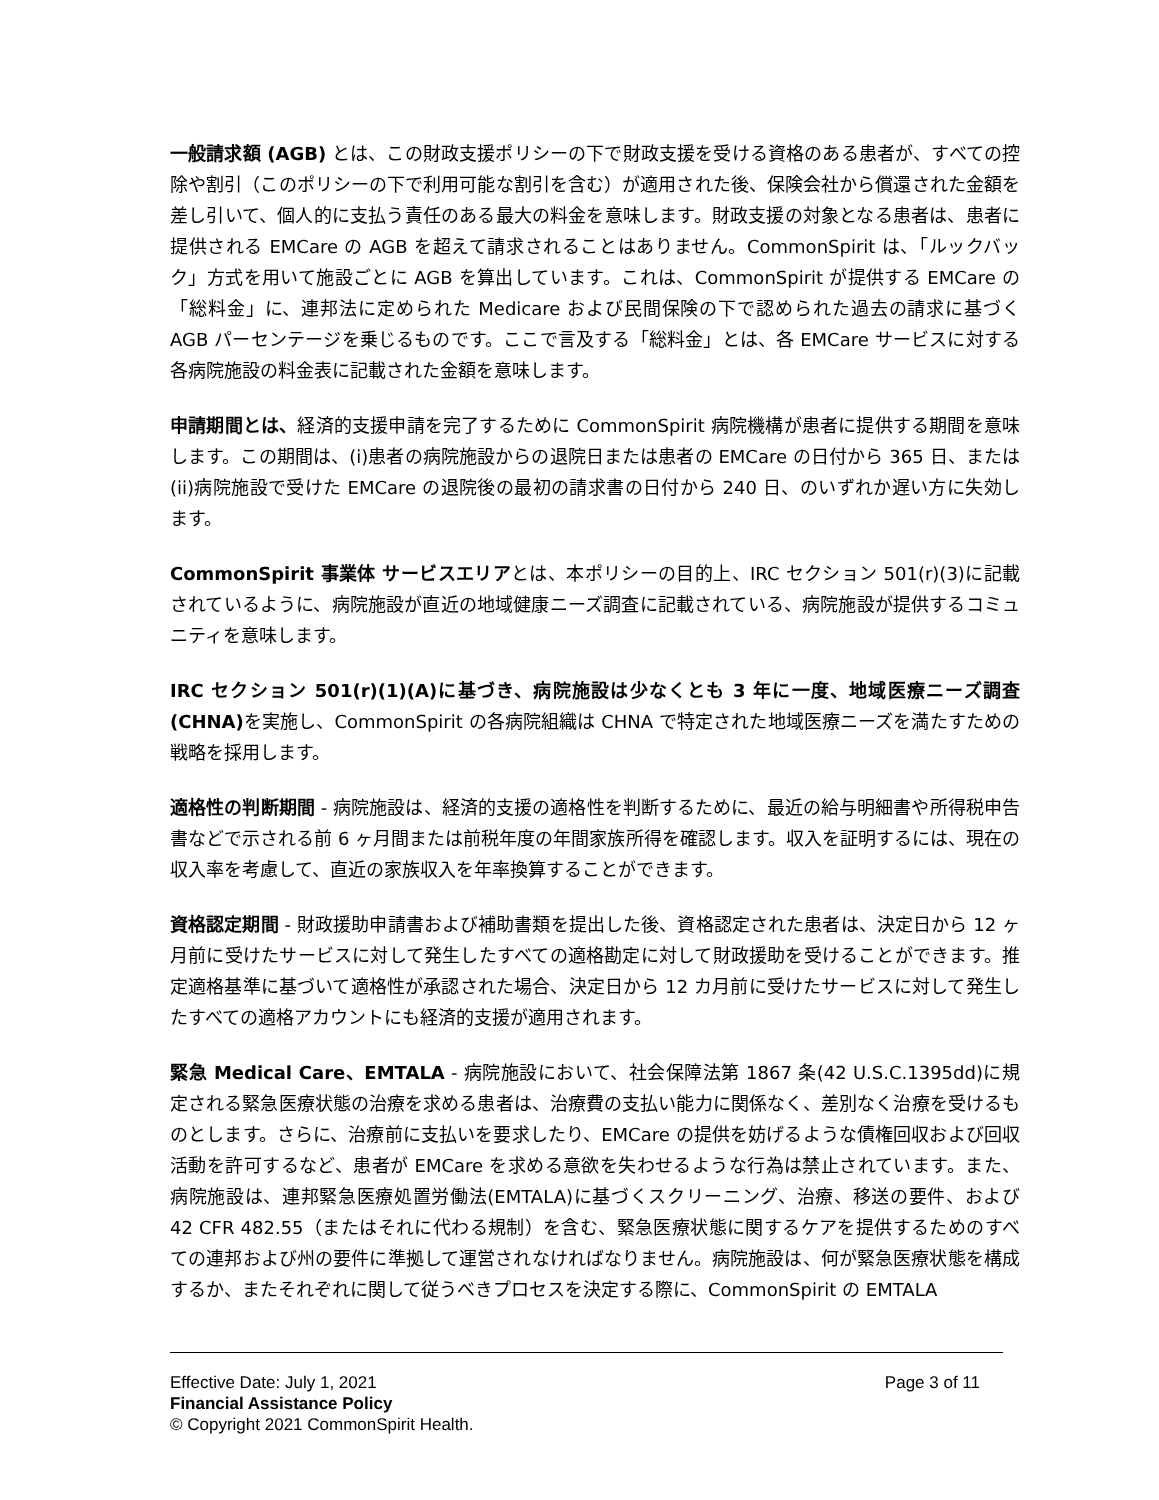一般請求額 (AGB) とは、この財政支援ポリシーの下で財政支援を受ける資格のある患者が、すべての控除や割引（このポリシーの下で利用可能な割引を含む）が適用された後、保険会社から償還された金額を差し引いて、個人的に支払う責任のある最大の料金を意味します。財政支援の対象となる患者は、患者に提供される EMCare の AGB を超えて請求されることはありません。CommonSpirit は、「ルックバック」方式を用いて施設ごとに AGB を算出しています。これは、CommonSpirit が提供する EMCare の「総料金」に、連邦法に定められた Medicare および民間保険の下で認められた過去の請求に基づく AGB パーセンテージを乗じるものです。ここで言及する「総料金」とは、各 EMCare サービスに対する各病院施設の料金表に記載された金額を意味します。
申請期間とは、経済的支援申請を完了するために CommonSpirit 病院機構が患者に提供する期間を意味します。この期間は、(i)患者の病院施設からの退院日または患者の EMCare の日付から 365 日、または(ii)病院施設で受けた EMCare の退院後の最初の請求書の日付から 240 日、のいずれか遅い方に失効します。
CommonSpirit 事業体 サービスエリアとは、本ポリシーの目的上、IRC セクション 501(r)(3)に記載されているように、病院施設が直近の地域健康ニーズ調査に記載されている、病院施設が提供するコミュニティを意味します。
IRC セクション 501(r)(1)(A)に基づき、病院施設は少なくとも 3 年に一度、地域医療ニーズ調査(CHNA) を実施し、CommonSpirit の各病院組織は CHNA で特定された地域医療ニーズを満たすための戦略を採用します。
適格性の判断期間 - 病院施設は、経済的支援の適格性を判断するために、最近の給与明細書や所得税申告書などで示される前 6 ヶ月間または前税年度の年間家族所得を確認します。収入を証明するには、現在の収入率を考慮して、直近の家族収入を年率換算することができます。
資格認定期間 - 財政援助申請書および補助書類を提出した後、資格認定された患者は、決定日から 12 ヶ月前に受けたサービスに対して発生したすべての適格勘定に対して財政援助を受けることができます。推定適格基準に基づいて適格性が承認された場合、決定日から 12 カ月前に受けたサービスに対して発生したすべての適格アカウントにも経済的支援が適用されます。
緊急 Medical Care、EMTALA - 病院施設において、社会保障法第 1867 条(42 U.S.C.1395dd)に規定される緊急医療状態の治療を求める患者は、治療費の支払い能力に関係なく、差別なく治療を受けるものとします。さらに、治療前に支払いを要求したり、EMCare の提供を妨げるような債権回収および回収活動を許可するなど、患者が EMCare を求める意欲を失わせるような行為は禁止されています。また、病院施設は、連邦緊急医療処置労働法(EMTALA)に基づくスクリーニング、治療、移送の要件、および 42 CFR 482.55（またはそれに代わる規制）を含む、緊急医療状態に関するケアを提供するためのすべての連邦および州の要件に準拠して運営されなければなりません。病院施設は、何が緊急医療状態を構成するか、またそれぞれに関して従うべきプロセスを決定する際に、CommonSpirit の EMTALA
Effective Date: July 1, 2021 Page 3 of 11
Financial Assistance Policy
© Copyright 2021 CommonSpirit Health.